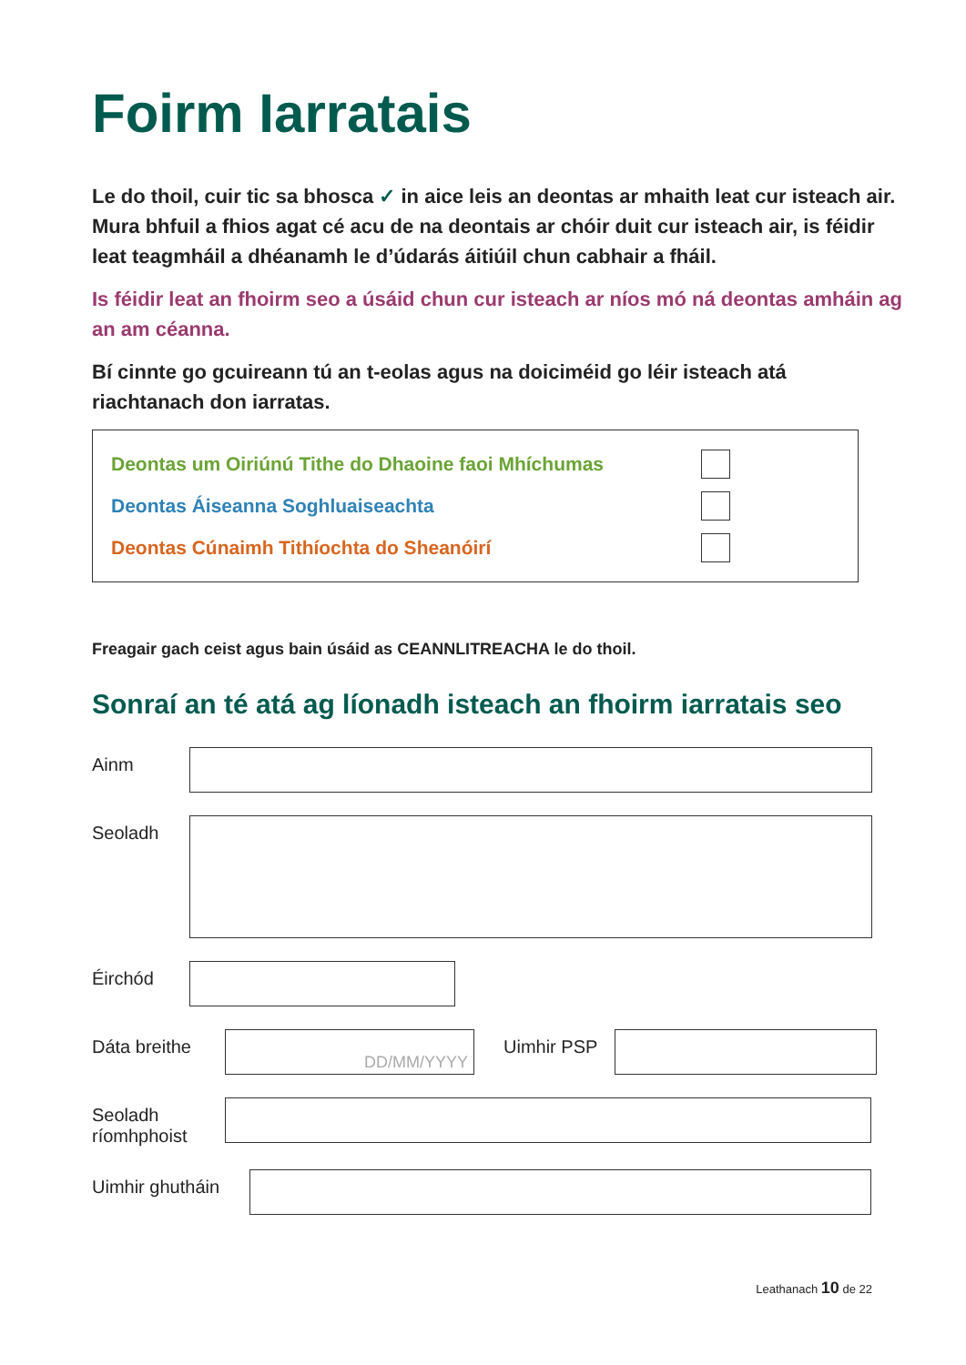Foirm Iarratais
Le do thoil, cuir tic sa bhosca ✓ in aice leis an deontas ar mhaith leat cur isteach air. Mura bhfuil a fhios agat cé acu de na deontais ar chóir duit cur isteach air, is féidir leat teagmháil a dhéanamh le d’údarás áitiúil chun cabhair a fháil.
Is féidir leat an fhoirm seo a úsáid chun cur isteach ar níos mó ná deontas amháin ag an am céanna.
Bí cinnte go gcuireann tú an t-eolas agus na doiciméid go léir isteach atá riachtanach don iarratas.
Deontas um Oiriúnú Tithe do Dhaoine faoi Mhíchumas
Deontas Áiseanna Soghluaiseachta
Deontas Cúnaimh Tithíochta do Sheanóirí
Freagair gach ceist agus bain úsáid as CEANNLITREACHA le do thoil.
Sonraí an té atá ag líonadh isteach an fhoirm iarratais seo
Ainm
Seoladh
Éirchód
Dáta breithe
DD/MM/YYYY
Uimhir PSP
Seoladh ríomhphoist
Uimhir ghutháin
Leathanach 10 de 22